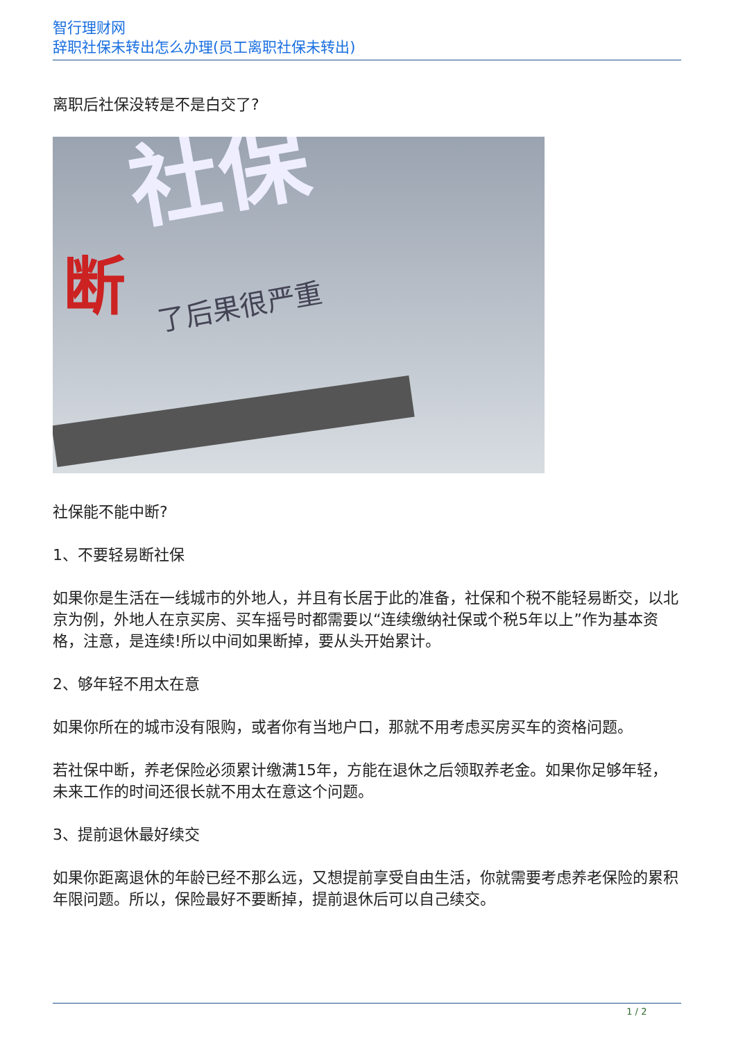智行理财网
辞职社保未转出怎么办理(员工离职社保未转出)
离职后社保没转是不是白交了?
社保
断 了后果很严重
社保能不能中断?
1、不要轻易断社保
如果你是生活在一线城市的外地人，并且有长居于此的准备，社保和个税不能轻易断交，以北京为例，外地人在京买房、买车摇号时都需要以“连续缴纳社保或个税5年以上”作为基本资格，注意，是连续!所以中间如果断掉，要从头开始累计。
2、够年轻不用太在意
如果你所在的城市没有限购，或者你有当地户口，那就不用考虑买房买车的资格问题。
若社保中断，养老保险必须累计缴满15年，方能在退休之后领取养老金。如果你足够年轻，未来工作的时间还很长就不用太在意这个问题。
3、提前退休最好续交
如果你距离退休的年龄已经不那么远，又想提前享受自由生活，你就需要考虑养老保险的累积年限问题。所以，保险最好不要断掉，提前退休后可以自己续交。
1 / 2